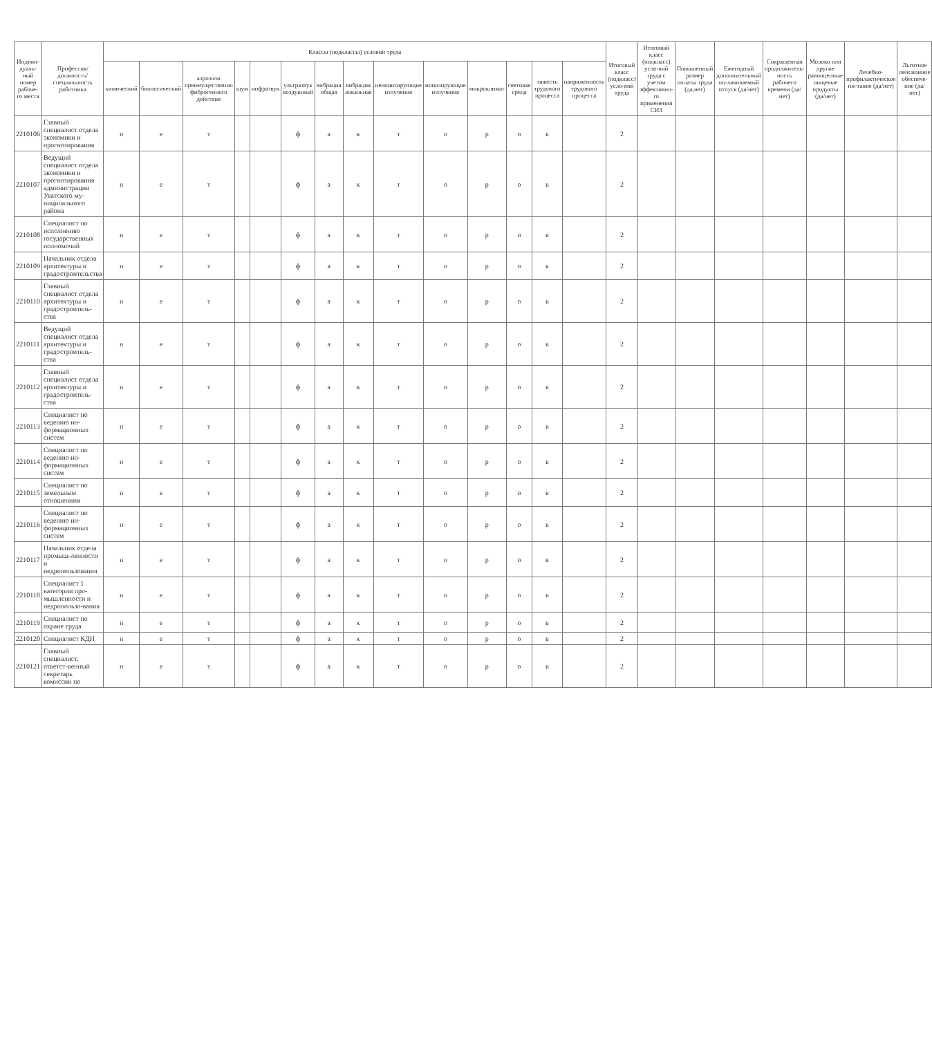| Индиви-дуаль-ный номер рабоче-го места | Профессия/ должность/ специальность работника | Классы (подклассы) условий труда | | | | | | | | | | | | | | Итоговый класс (подкласс) усло-вий труда | Итоговый класс (подкласс) усло-вий труда с учетом эффективно-го применения СИЗ | Повышенный размер оплаты труда (да,нет) | Ежегодный дополнительный оп-лачиваемый отпуск (да/нет) | Сокращенная продолжитель-ность рабочего времени (да/нет) | Молоко или другие равноценные пищевые продукты (да/нет) | Лечебно-профилактическое пи-тание (да/нет) | Льготное пенсионное обеспече-ние (да/нет) |
| --- | --- | --- | --- | --- | --- | --- | --- | --- | --- | --- | --- | --- | --- | --- | --- | --- | --- | --- | --- | --- | --- | --- | --- |
| | | химический | биологический | аэрозоли преимущественно фиброгенного действия | шум | инфразвук | ультразвук воздушный | вибрация общая | вибрация локальная | неионизирующие излучения | ионизирующие излучения | микроклимат | световая среда | тяжесть трудового процесса | напряженность трудового процесса | | | | | | | | |
| 2210106 | Главный специалист отдела экономики и прогнозирования | н | е | т | | | ф | а | к | т | о | р | о | в | | 2 | | | | | | | |
| 2210107 | Ведущий специалист отдела экономики и прогнозирования администрации Уватского му-ниципального района | н | е | т | | | ф | а | к | т | о | р | о | в | | 2 | | | | | | | |
| 2210108 | Специалист по исполнению государственных полномочий | н | е | т | | | ф | а | к | т | о | р | о | в | | 2 | | | | | | | |
| 2210109 | Начальник отдела архитектуры и градостроительства | н | е | т | | | ф | а | к | т | о | р | о | в | | 2 | | | | | | | |
| 2210110 | Главный специалист отдела архитектуры и градостроитель-ства | н | е | т | | | ф | а | к | т | о | р | о | в | | 2 | | | | | | | |
| 2210111 | Ведущий специалист отдела архитектуры и градостроитель-ства | н | е | т | | | ф | а | к | т | о | р | о | в | | 2 | | | | | | | |
| 2210112 | Главный специалист отдела архитектуры и градостроитель-ства | н | е | т | | | ф | а | к | т | о | р | о | в | | 2 | | | | | | | |
| 2210113 | Специалист по ведению ин-формационных систем | н | е | т | | | ф | а | к | т | о | р | о | в | | 2 | | | | | | | |
| 2210114 | Специалист по ведению ин-формационных систем | н | е | т | | | ф | а | к | т | о | р | о | в | | 2 | | | | | | | |
| 2210115 | Специалист по земельным отношениям | н | е | т | | | ф | а | к | т | о | р | о | в | | 2 | | | | | | | |
| 2210116 | Специалист по ведению ин-формационных систем | н | е | т | | | ф | а | к | т | о | р | о | в | | 2 | | | | | | | |
| 2210117 | Начальник отдела промыш-ленности и недропользования | н | е | т | | | ф | а | к | т | о | р | о | в | | 2 | | | | | | | |
| 2210118 | Специалист 1 категории про-мышленности и недропользо-вания | н | е | т | | | ф | а | к | т | о | р | о | в | | 2 | | | | | | | |
| 2210119 | Специалист по охране труда | н | е | т | | | ф | а | к | т | о | р | о | в | | 2 | | | | | | | |
| 2210120 | Специалист КДН | н | е | т | | | ф | а | к | т | о | р | о | в | | 2 | | | | | | | |
| 2210121 | Главный специалист, ответст-венный секретарь комиссии по | н | е | т | | | ф | а | к | т | о | р | о | в | | 2 | | | | | | | |